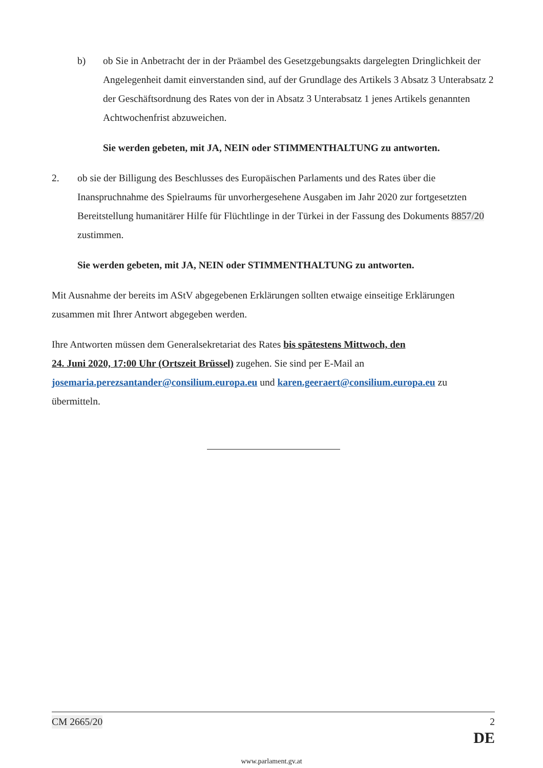b) ob Sie in Anbetracht der in der Präambel des Gesetzgebungsakts dargelegten Dringlichkeit der Angelegenheit damit einverstanden sind, auf der Grundlage des Artikels 3 Absatz 3 Unterabsatz 2 der Geschäftsordnung des Rates von der in Absatz 3 Unterabsatz 1 jenes Artikels genannten Achtwochenfrist abzuweichen.
Sie werden gebeten, mit JA, NEIN oder STIMMENTHALTUNG zu antworten.
2. ob sie der Billigung des Beschlusses des Europäischen Parlaments und des Rates über die Inanspruchnahme des Spielraums für unvorhergesehene Ausgaben im Jahr 2020 zur fortgesetzten Bereitstellung humanitärer Hilfe für Flüchtlinge in der Türkei in der Fassung des Dokuments 8857/20 zustimmen.
Sie werden gebeten, mit JA, NEIN oder STIMMENTHALTUNG zu antworten.
Mit Ausnahme der bereits im AStV abgegebenen Erklärungen sollten etwaige einseitige Erklärungen zusammen mit Ihrer Antwort abgegeben werden.
Ihre Antworten müssen dem Generalsekretariat des Rates bis spätestens Mittwoch, den
24. Juni 2020, 17:00 Uhr (Ortszeit Brüssel) zugehen. Sie sind per E-Mail an josemaria.perezsantander@consilium.europa.eu und karen.geeraert@consilium.europa.eu zu übermitteln.
CM 2665/20 2
DE
www.parlament.gv.at